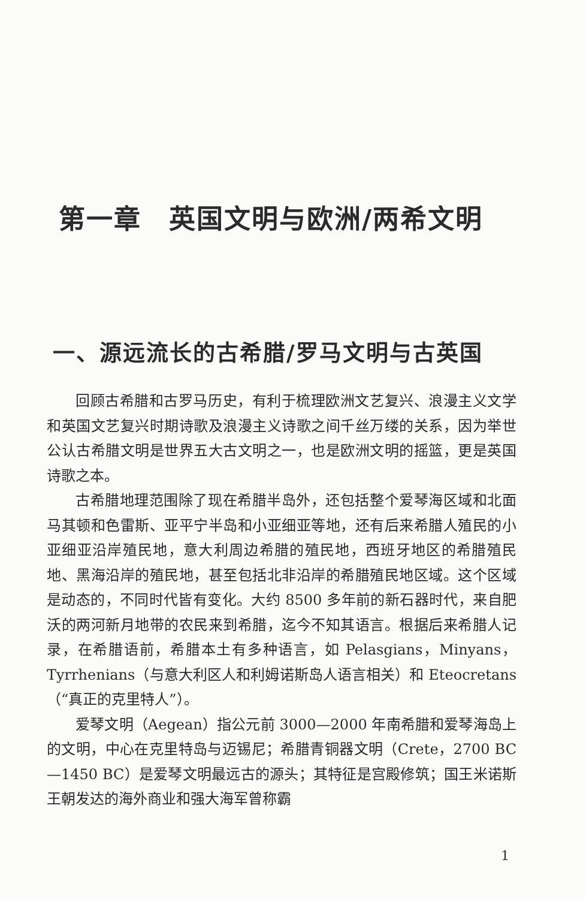第一章　英国文明与欧洲/两希文明
一、源远流长的古希腊/罗马文明与古英国
回顾古希腊和古罗马历史，有利于梳理欧洲文艺复兴、浪漫主义文学和英国文艺复兴时期诗歌及浪漫主义诗歌之间千丝万缕的关系，因为举世公认古希腊文明是世界五大古文明之一，也是欧洲文明的摇篮，更是英国诗歌之本。
古希腊地理范围除了现在希腊半岛外，还包括整个爱琴海区域和北面马其顿和色雷斯、亚平宁半岛和小亚细亚等地，还有后来希腊人殖民的小亚细亚沿岸殖民地，意大利周边希腊的殖民地，西班牙地区的希腊殖民地、黑海沿岸的殖民地，甚至包括北非沿岸的希腊殖民地区域。这个区域是动态的，不同时代皆有变化。大约 8500 多年前的新石器时代，来自肥沃的两河新月地带的农民来到希腊，迄今不知其语言。根据后来希腊人记录，在希腊语前，希腊本土有多种语言，如 Pelasgians，Minyans，Tyrrhenians（与意大利区人和利姆诺斯岛人语言相关）和 Eteocretans（“真正的克里特人”）。
爱琴文明（Aegean）指公元前 3000—2000 年南希腊和爱琴海岛上的文明，中心在克里特岛与迈锡尼；希腊青铜器文明（Crete，2700 BC—1450 BC）是爱琴文明最远古的源头；其特征是宫殿修筑；国王米诺斯王朝发达的海外商业和强大海军曾称霸
1